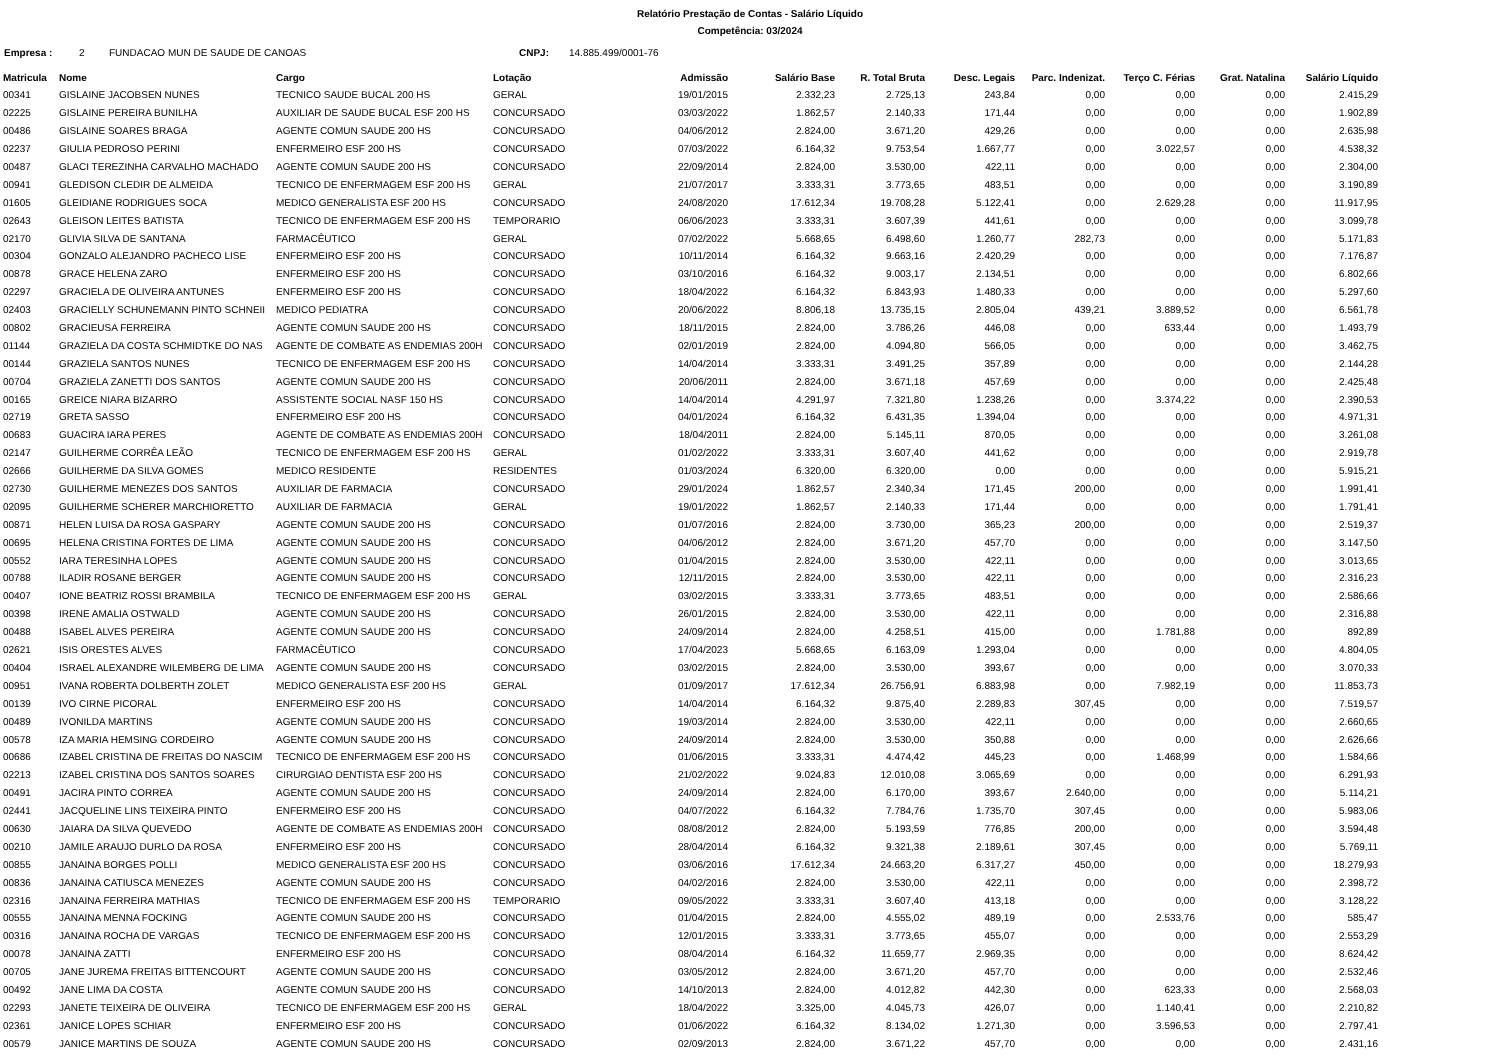Relatório Prestação de Contas - Salário Líquido
Competência: 03/2024
Empresa : 2 FUNDACAO MUN DE SAUDE DE CANOAS CNPJ: 14.885.499/0001-76
| Matricula | Nome | Cargo | Lotação | Admissão | Salário Base | R. Total Bruta | Desc. Legais | Parc. Indenizat. | Terço C. Férias | Grat. Natalina | Salário Líquido |
| --- | --- | --- | --- | --- | --- | --- | --- | --- | --- | --- | --- |
| 00341 | GISLAINE JACOBSEN NUNES | TECNICO SAUDE BUCAL 200 HS | GERAL | 19/01/2015 | 2.332,23 | 2.725,13 | 243,84 | 0,00 | 0,00 | 0,00 | 2.415,29 |
| 02225 | GISLAINE PEREIRA BUNILHA | AUXILIAR DE SAUDE BUCAL ESF 200 HS | CONCURSADO | 03/03/2022 | 1.862,57 | 2.140,33 | 171,44 | 0,00 | 0,00 | 0,00 | 1.902,89 |
| 00486 | GISLAINE SOARES BRAGA | AGENTE COMUN SAUDE 200 HS | CONCURSADO | 04/06/2012 | 2.824,00 | 3.671,20 | 429,26 | 0,00 | 0,00 | 0,00 | 2.635,98 |
| 02237 | GIULIA PEDROSO PERINI | ENFERMEIRO ESF 200 HS | CONCURSADO | 07/03/2022 | 6.164,32 | 9.753,54 | 1.667,77 | 0,00 | 3.022,57 | 0,00 | 4.538,32 |
| 00487 | GLACI TEREZINHA CARVALHO MACHADO | AGENTE COMUN SAUDE 200 HS | CONCURSADO | 22/09/2014 | 2.824,00 | 3.530,00 | 422,11 | 0,00 | 0,00 | 0,00 | 2.304,00 |
| 00941 | GLEDISON CLEDIR DE ALMEIDA | TECNICO DE ENFERMAGEM ESF 200 HS | GERAL | 21/07/2017 | 3.333,31 | 3.773,65 | 483,51 | 0,00 | 0,00 | 0,00 | 3.190,89 |
| 01605 | GLEIDIANE RODRIGUES SOCA | MEDICO GENERALISTA ESF 200 HS | CONCURSADO | 24/08/2020 | 17.612,34 | 19.708,28 | 5.122,41 | 0,00 | 2.629,28 | 0,00 | 11.917,95 |
| 02643 | GLEISON LEITES BATISTA | TECNICO DE ENFERMAGEM ESF 200 HS | TEMPORARIO | 06/06/2023 | 3.333,31 | 3.607,39 | 441,61 | 0,00 | 0,00 | 0,00 | 3.099,78 |
| 02170 | GLIVIA SILVA DE SANTANA | FARMACÊUTICO | GERAL | 07/02/2022 | 5.668,65 | 6.498,60 | 1.260,77 | 282,73 | 0,00 | 0,00 | 5.171,83 |
| 00304 | GONZALO ALEJANDRO PACHECO LISE | ENFERMEIRO ESF 200 HS | CONCURSADO | 10/11/2014 | 6.164,32 | 9.663,16 | 2.420,29 | 0,00 | 0,00 | 0,00 | 7.176,87 |
| 00878 | GRACE HELENA ZARO | ENFERMEIRO ESF 200 HS | CONCURSADO | 03/10/2016 | 6.164,32 | 9.003,17 | 2.134,51 | 0,00 | 0,00 | 0,00 | 6.802,66 |
| 02297 | GRACIELA DE OLIVEIRA ANTUNES | ENFERMEIRO ESF 200 HS | CONCURSADO | 18/04/2022 | 6.164,32 | 6.843,93 | 1.480,33 | 0,00 | 0,00 | 0,00 | 5.297,60 |
| 02403 | GRACIELLY SCHUNEMANN PINTO SCHNEII | MEDICO PEDIATRA | CONCURSADO | 20/06/2022 | 8.806,18 | 13.735,15 | 2.805,04 | 439,21 | 3.889,52 | 0,00 | 6.561,78 |
| 00802 | GRACIEUSA FERREIRA | AGENTE COMUN SAUDE 200 HS | CONCURSADO | 18/11/2015 | 2.824,00 | 3.786,26 | 446,08 | 0,00 | 633,44 | 0,00 | 1.493,79 |
| 01144 | GRAZIELA DA COSTA SCHMIDTKE DO NAS | AGENTE DE COMBATE AS ENDEMIAS 200H | CONCURSADO | 02/01/2019 | 2.824,00 | 4.094,80 | 566,05 | 0,00 | 0,00 | 0,00 | 3.462,75 |
| 00144 | GRAZIELA SANTOS NUNES | TECNICO DE ENFERMAGEM ESF 200 HS | CONCURSADO | 14/04/2014 | 3.333,31 | 3.491,25 | 357,89 | 0,00 | 0,00 | 0,00 | 2.144,28 |
| 00704 | GRAZIELA ZANETTI DOS SANTOS | AGENTE COMUN SAUDE 200 HS | CONCURSADO | 20/06/2011 | 2.824,00 | 3.671,18 | 457,69 | 0,00 | 0,00 | 0,00 | 2.425,48 |
| 00165 | GREICE NIARA BIZARRO | ASSISTENTE SOCIAL NASF 150 HS | CONCURSADO | 14/04/2014 | 4.291,97 | 7.321,80 | 1.238,26 | 0,00 | 3.374,22 | 0,00 | 2.390,53 |
| 02719 | GRETA SASSO | ENFERMEIRO ESF 200 HS | CONCURSADO | 04/01/2024 | 6.164,32 | 6.431,35 | 1.394,04 | 0,00 | 0,00 | 0,00 | 4.971,31 |
| 00683 | GUACIRA IARA PERES | AGENTE DE COMBATE AS ENDEMIAS 200H | CONCURSADO | 18/04/2011 | 2.824,00 | 5.145,11 | 870,05 | 0,00 | 0,00 | 0,00 | 3.261,08 |
| 02147 | GUILHERME CORRÊA LEÃO | TECNICO DE ENFERMAGEM ESF 200 HS | GERAL | 01/02/2022 | 3.333,31 | 3.607,40 | 441,62 | 0,00 | 0,00 | 0,00 | 2.919,78 |
| 02666 | GUILHERME DA SILVA GOMES | MEDICO RESIDENTE | RESIDENTES | 01/03/2024 | 6.320,00 | 6.320,00 | 0,00 | 0,00 | 0,00 | 0,00 | 5.915,21 |
| 02730 | GUILHERME MENEZES DOS SANTOS | AUXILIAR DE FARMACIA | CONCURSADO | 29/01/2024 | 1.862,57 | 2.340,34 | 171,45 | 200,00 | 0,00 | 0,00 | 1.991,41 |
| 02095 | GUILHERME SCHERER MARCHIORETTO | AUXILIAR DE FARMACIA | GERAL | 19/01/2022 | 1.862,57 | 2.140,33 | 171,44 | 0,00 | 0,00 | 0,00 | 1.791,41 |
| 00871 | HELEN LUISA DA ROSA GASPARY | AGENTE COMUN SAUDE 200 HS | CONCURSADO | 01/07/2016 | 2.824,00 | 3.730,00 | 365,23 | 200,00 | 0,00 | 0,00 | 2.519,37 |
| 00695 | HELENA CRISTINA FORTES DE LIMA | AGENTE COMUN SAUDE 200 HS | CONCURSADO | 04/06/2012 | 2.824,00 | 3.671,20 | 457,70 | 0,00 | 0,00 | 0,00 | 3.147,50 |
| 00552 | IARA TERESINHA LOPES | AGENTE COMUN SAUDE 200 HS | CONCURSADO | 01/04/2015 | 2.824,00 | 3.530,00 | 422,11 | 0,00 | 0,00 | 0,00 | 3.013,65 |
| 00788 | ILADIR ROSANE BERGER | AGENTE COMUN SAUDE 200 HS | CONCURSADO | 12/11/2015 | 2.824,00 | 3.530,00 | 422,11 | 0,00 | 0,00 | 0,00 | 2.316,23 |
| 00407 | IONE BEATRIZ ROSSI BRAMBILA | TECNICO DE ENFERMAGEM ESF 200 HS | GERAL | 03/02/2015 | 3.333,31 | 3.773,65 | 483,51 | 0,00 | 0,00 | 0,00 | 2.586,66 |
| 00398 | IRENE AMALIA OSTWALD | AGENTE COMUN SAUDE 200 HS | CONCURSADO | 26/01/2015 | 2.824,00 | 3.530,00 | 422,11 | 0,00 | 0,00 | 0,00 | 2.316,88 |
| 00488 | ISABEL ALVES PEREIRA | AGENTE COMUN SAUDE 200 HS | CONCURSADO | 24/09/2014 | 2.824,00 | 4.258,51 | 415,00 | 0,00 | 1.781,88 | 0,00 | 892,89 |
| 02621 | ISIS ORESTES ALVES | FARMACÊUTICO | CONCURSADO | 17/04/2023 | 5.668,65 | 6.163,09 | 1.293,04 | 0,00 | 0,00 | 0,00 | 4.804,05 |
| 00404 | ISRAEL ALEXANDRE WILEMBERG DE LIMA | AGENTE COMUN SAUDE 200 HS | CONCURSADO | 03/02/2015 | 2.824,00 | 3.530,00 | 393,67 | 0,00 | 0,00 | 0,00 | 3.070,33 |
| 00951 | IVANA ROBERTA DOLBERTH ZOLET | MEDICO GENERALISTA ESF 200 HS | GERAL | 01/09/2017 | 17.612,34 | 26.756,91 | 6.883,98 | 0,00 | 7.982,19 | 0,00 | 11.853,73 |
| 00139 | IVO CIRNE PICORAL | ENFERMEIRO ESF 200 HS | CONCURSADO | 14/04/2014 | 6.164,32 | 9.875,40 | 2.289,83 | 307,45 | 0,00 | 0,00 | 7.519,57 |
| 00489 | IVONILDA MARTINS | AGENTE COMUN SAUDE 200 HS | CONCURSADO | 19/03/2014 | 2.824,00 | 3.530,00 | 422,11 | 0,00 | 0,00 | 0,00 | 2.660,65 |
| 00578 | IZA MARIA HEMSING CORDEIRO | AGENTE COMUN SAUDE 200 HS | CONCURSADO | 24/09/2014 | 2.824,00 | 3.530,00 | 350,88 | 0,00 | 0,00 | 0,00 | 2.626,66 |
| 00686 | IZABEL CRISTINA DE FREITAS DO NASCIM | TECNICO DE ENFERMAGEM ESF 200 HS | CONCURSADO | 01/06/2015 | 3.333,31 | 4.474,42 | 445,23 | 0,00 | 1.468,99 | 0,00 | 1.584,66 |
| 02213 | IZABEL CRISTINA DOS SANTOS SOARES | CIRURGIAO DENTISTA ESF 200 HS | CONCURSADO | 21/02/2022 | 9.024,83 | 12.010,08 | 3.065,69 | 0,00 | 0,00 | 0,00 | 6.291,93 |
| 00491 | JACIRA PINTO CORREA | AGENTE COMUN SAUDE 200 HS | CONCURSADO | 24/09/2014 | 2.824,00 | 6.170,00 | 393,67 | 2.640,00 | 0,00 | 0,00 | 5.114,21 |
| 02441 | JACQUELINE LINS TEIXEIRA PINTO | ENFERMEIRO ESF 200 HS | CONCURSADO | 04/07/2022 | 6.164,32 | 7.784,76 | 1.735,70 | 307,45 | 0,00 | 0,00 | 5.983,06 |
| 00630 | JAIARA DA SILVA QUEVEDO | AGENTE DE COMBATE AS ENDEMIAS 200H | CONCURSADO | 08/08/2012 | 2.824,00 | 5.193,59 | 776,85 | 200,00 | 0,00 | 0,00 | 3.594,48 |
| 00210 | JAMILE ARAUJO DURLO DA ROSA | ENFERMEIRO ESF 200 HS | CONCURSADO | 28/04/2014 | 6.164,32 | 9.321,38 | 2.189,61 | 307,45 | 0,00 | 0,00 | 5.769,11 |
| 00855 | JANAINA BORGES POLLI | MEDICO GENERALISTA ESF 200 HS | CONCURSADO | 03/06/2016 | 17.612,34 | 24.663,20 | 6.317,27 | 450,00 | 0,00 | 0,00 | 18.279,93 |
| 00836 | JANAINA CATIUSCA MENEZES | AGENTE COMUN SAUDE 200 HS | CONCURSADO | 04/02/2016 | 2.824,00 | 3.530,00 | 422,11 | 0,00 | 0,00 | 0,00 | 2.398,72 |
| 02316 | JANAINA FERREIRA MATHIAS | TECNICO DE ENFERMAGEM ESF 200 HS | TEMPORARIO | 09/05/2022 | 3.333,31 | 3.607,40 | 413,18 | 0,00 | 0,00 | 0,00 | 3.128,22 |
| 00555 | JANAINA MENNA FOCKING | AGENTE COMUN SAUDE 200 HS | CONCURSADO | 01/04/2015 | 2.824,00 | 4.555,02 | 489,19 | 0,00 | 2.533,76 | 0,00 | 585,47 |
| 00316 | JANAINA ROCHA DE VARGAS | TECNICO DE ENFERMAGEM ESF 200 HS | CONCURSADO | 12/01/2015 | 3.333,31 | 3.773,65 | 455,07 | 0,00 | 0,00 | 0,00 | 2.553,29 |
| 00078 | JANAINA ZATTI | ENFERMEIRO ESF 200 HS | CONCURSADO | 08/04/2014 | 6.164,32 | 11.659,77 | 2.969,35 | 0,00 | 0,00 | 0,00 | 8.624,42 |
| 00705 | JANE JUREMA FREITAS BITTENCOURT | AGENTE COMUN SAUDE 200 HS | CONCURSADO | 03/05/2012 | 2.824,00 | 3.671,20 | 457,70 | 0,00 | 0,00 | 0,00 | 2.532,46 |
| 00492 | JANE LIMA DA COSTA | AGENTE COMUN SAUDE 200 HS | CONCURSADO | 14/10/2013 | 2.824,00 | 4.012,82 | 442,30 | 0,00 | 623,33 | 0,00 | 2.568,03 |
| 02293 | JANETE TEIXEIRA DE OLIVEIRA | TECNICO DE ENFERMAGEM ESF 200 HS | GERAL | 18/04/2022 | 3.325,00 | 4.045,73 | 426,07 | 0,00 | 1.140,41 | 0,00 | 2.210,82 |
| 02361 | JANICE LOPES SCHIAR | ENFERMEIRO ESF 200 HS | CONCURSADO | 01/06/2022 | 6.164,32 | 8.134,02 | 1.271,30 | 0,00 | 3.596,53 | 0,00 | 2.797,41 |
| 00579 | JANICE MARTINS DE SOUZA | AGENTE COMUN SAUDE 200 HS | CONCURSADO | 02/09/2013 | 2.824,00 | 3.671,22 | 457,70 | 0,00 | 0,00 | 0,00 | 2.431,16 |